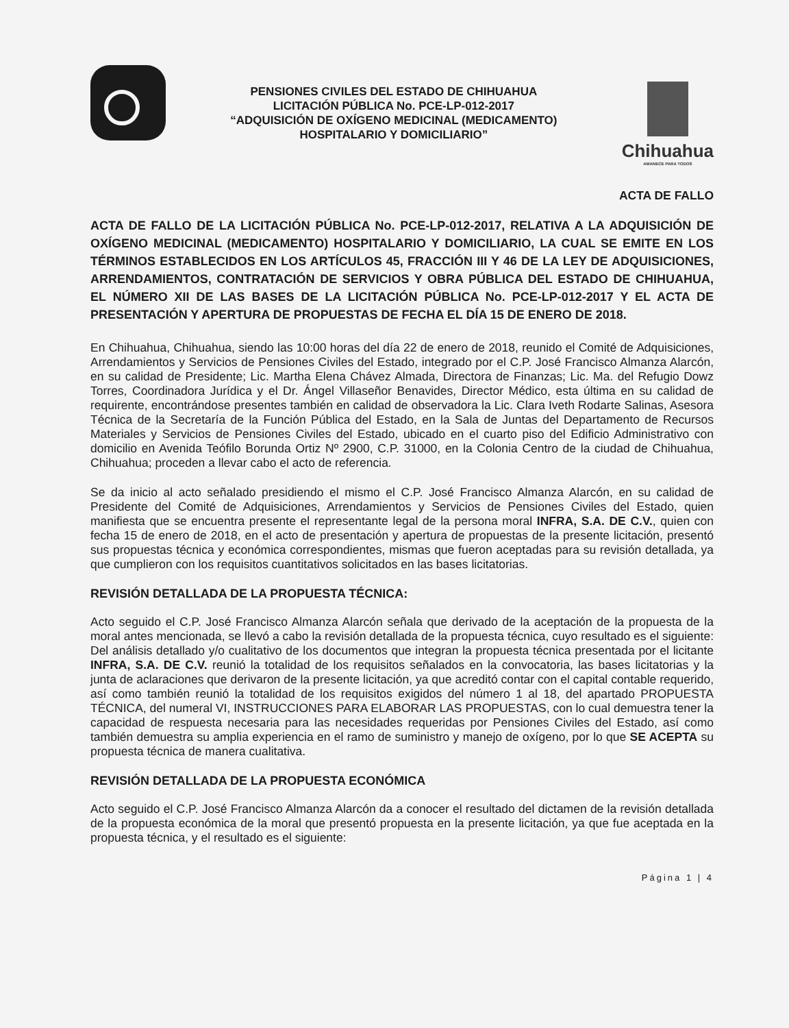PENSIONES CIVILES DEL ESTADO DE CHIHUAHUA
LICITACIÓN PÚBLICA No. PCE-LP-012-2017
“ADQUISICIÓN DE OXÍGENO MEDICINAL (MEDICAMENTO)
HOSPITALARIO Y DOMICILIARIO”
Chihuahua
AMANECE PARA TODOS
ACTA DE FALLO
ACTA DE FALLO DE LA LICITACIÓN PÚBLICA No. PCE-LP-012-2017, RELATIVA A LA ADQUISICIÓN DE OXÍGENO MEDICINAL (MEDICAMENTO) HOSPITALARIO Y DOMICILIARIO, LA CUAL SE EMITE EN LOS TÉRMINOS ESTABLECIDOS EN LOS ARTÍCULOS 45, FRACCIÓN III Y 46 DE LA LEY DE ADQUISICIONES, ARRENDAMIENTOS, CONTRATACIÓN DE SERVICIOS Y OBRA PÚBLICA DEL ESTADO DE CHIHUAHUA, EL NÚMERO XII DE LAS BASES DE LA LICITACIÓN PÚBLICA No. PCE-LP-012-2017 Y EL ACTA DE PRESENTACIÓN Y APERTURA DE PROPUESTAS DE FECHA EL DÍA 15 DE ENERO DE 2018.
En Chihuahua, Chihuahua, siendo las 10:00 horas del día 22 de enero de 2018, reunido el Comité de Adquisiciones, Arrendamientos y Servicios de Pensiones Civiles del Estado, integrado por el C.P. José Francisco Almanza Alarcón, en su calidad de Presidente; Lic. Martha Elena Chávez Almada, Directora de Finanzas; Lic. Ma. del Refugio Dowz Torres, Coordinadora Jurídica y el Dr. Ángel Villaseñor Benavides, Director Médico, esta última en su calidad de requirente, encontrándose presentes también en calidad de observadora la Lic. Clara Iveth Rodarte Salinas, Asesora Técnica de la Secretaría de la Función Pública del Estado, en la Sala de Juntas del Departamento de Recursos Materiales y Servicios de Pensiones Civiles del Estado, ubicado en el cuarto piso del Edificio Administrativo con domicilio en Avenida Teófilo Borunda Ortiz Nº 2900, C.P. 31000, en la Colonia Centro de la ciudad de Chihuahua, Chihuahua; proceden a llevar cabo el acto de referencia.
Se da inicio al acto señalado presidiendo el mismo el C.P. José Francisco Almanza Alarcón, en su calidad de Presidente del Comité de Adquisiciones, Arrendamientos y Servicios de Pensiones Civiles del Estado, quien manifiesta que se encuentra presente el representante legal de la persona moral INFRA, S.A. DE C.V., quien con fecha 15 de enero de 2018, en el acto de presentación y apertura de propuestas de la presente licitación, presentó sus propuestas técnica y económica correspondientes, mismas que fueron aceptadas para su revisión detallada, ya que cumplieron con los requisitos cuantitativos solicitados en las bases licitatorias.
REVISIÓN DETALLADA DE LA PROPUESTA TÉCNICA:
Acto seguido el C.P. José Francisco Almanza Alarcón señala que derivado de la aceptación de la propuesta de la moral antes mencionada, se llevó a cabo la revisión detallada de la propuesta técnica, cuyo resultado es el siguiente: Del análisis detallado y/o cualitativo de los documentos que integran la propuesta técnica presentada por el licitante INFRA, S.A. DE C.V. reunió la totalidad de los requisitos señalados en la convocatoria, las bases licitatorias y la junta de aclaraciones que derivaron de la presente licitación, ya que acreditó contar con el capital contable requerido, así como también reunió la totalidad de los requisitos exigidos del número 1 al 18, del apartado PROPUESTA TÉCNICA, del numeral VI, INSTRUCCIONES PARA ELABORAR LAS PROPUESTAS, con lo cual demuestra tener la capacidad de respuesta necesaria para las necesidades requeridas por Pensiones Civiles del Estado, así como también demuestra su amplia experiencia en el ramo de suministro y manejo de oxígeno, por lo que SE ACEPTA su propuesta técnica de manera cualitativa.
REVISIÓN DETALLADA DE LA PROPUESTA ECONÓMICA
Acto seguido el C.P. José Francisco Almanza Alarcón da a conocer el resultado del dictamen de la revisión detallada de la propuesta económica de la moral que presentó propuesta en la presente licitación, ya que fue aceptada en la propuesta técnica, y el resultado es el siguiente:
Página 1 | 4